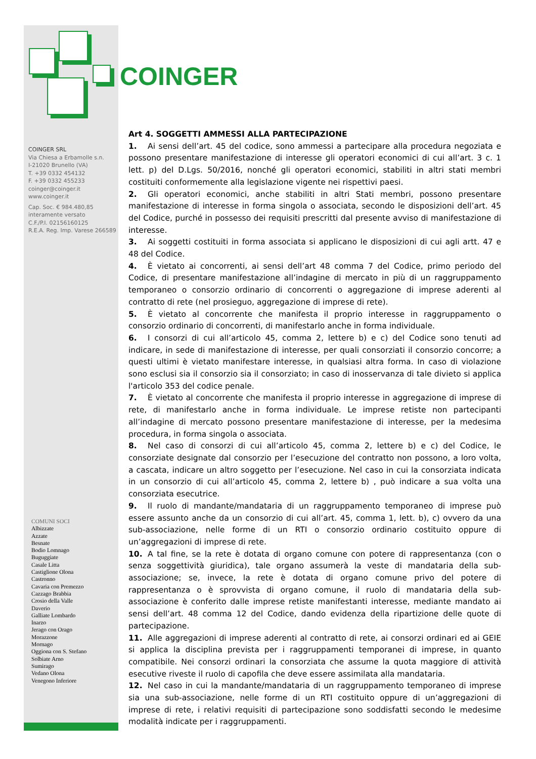COINGER
COINGER SRL
Via Chiesa a Erbamolle s.n.
I-21020 Brunello (VA)
T. +39 0332 454132
F. +39 0332 455233
coinger@coinger.it
www.coinger.it
Cap. Soc. € 984.480,85
interamente versato
C.F./P.I. 02156160125
R.E.A. Reg. Imp. Varese 266589
COMUNI SOCI
Albizzate
Azzate
Besnate
Bodio Lomnago
Buguggiate
Casale Litta
Castiglione Olona
Castronno
Cavaria con Premezzo
Cazzago Brabbia
Crosio della Valle
Daverio
Galliate Lombardo
Inarzo
Jerago con Orago
Morazzone
Mornago
Oggiona con S. Stefano
Solbiate Arno
Sumirago
Vedano Olona
Venegono Inferiore
Art 4. SOGGETTI AMMESSI ALLA PARTECIPAZIONE
1. Ai sensi dell’art. 45 del codice, sono ammessi a partecipare alla procedura negoziata e possono presentare manifestazione di interesse gli operatori economici di cui all’art. 3 c. 1 lett. p) del D.Lgs. 50/2016, nonché gli operatori economici, stabiliti in altri stati membri costituiti conformemente alla legislazione vigente nei rispettivi paesi.
2. Gli operatori economici, anche stabiliti in altri Stati membri, possono presentare manifestazione di interesse in forma singola o associata, secondo le disposizioni dell’art. 45 del Codice, purché in possesso dei requisiti prescritti dal presente avviso di manifestazione di interesse.
3. Ai soggetti costituiti in forma associata si applicano le disposizioni di cui agli artt. 47 e 48 del Codice.
4. È vietato ai concorrenti, ai sensi dell’art 48 comma 7 del Codice, primo periodo del Codice, di presentare manifestazione all’indagine di mercato in più di un raggruppamento temporaneo o consorzio ordinario di concorrenti o aggregazione di imprese aderenti al contratto di rete (nel prosieguo, aggregazione di imprese di rete).
5. È vietato al concorrente che manifesta il proprio interesse in raggruppamento o consorzio ordinario di concorrenti, di manifestarlo anche in forma individuale.
6. I consorzi di cui all’articolo 45, comma 2, lettere b) e c) del Codice sono tenuti ad indicare, in sede di manifestazione di interesse, per quali consorziati il consorzio concorre; a questi ultimi è vietato manifestare interesse, in qualsiasi altra forma. In caso di violazione sono esclusi sia il consorzio sia il consorziato; in caso di inosservanza di tale divieto si applica l'articolo 353 del codice penale.
7. È vietato al concorrente che manifesta il proprio interesse in aggregazione di imprese di rete, di manifestarlo anche in forma individuale. Le imprese retiste non partecipanti all’indagine di mercato possono presentare manifestazione di interesse, per la medesima procedura, in forma singola o associata.
8. Nel caso di consorzi di cui all’articolo 45, comma 2, lettere b) e c) del Codice, le consorziate designate dal consorzio per l’esecuzione del contratto non possono, a loro volta, a cascata, indicare un altro soggetto per l’esecuzione. Nel caso in cui la consorziata indicata in un consorzio di cui all’articolo 45, comma 2, lettere b) , può indicare a sua volta una consorziata esecutrice.
9. Il ruolo di mandante/mandataria di un raggruppamento temporaneo di imprese può essere assunto anche da un consorzio di cui all’art. 45, comma 1, lett. b), c) ovvero da una sub-associazione, nelle forme di un RTI o consorzio ordinario costituito oppure di un’aggregazioni di imprese di rete.
10. A tal fine, se la rete è dotata di organo comune con potere di rappresentanza (con o senza soggettività giuridica), tale organo assumerà la veste di mandataria della sub-associazione; se, invece, la rete è dotata di organo comune privo del potere di rappresentanza o è sprovvista di organo comune, il ruolo di mandataria della sub-associazione è conferito dalle imprese retiste manifestanti interesse, mediante mandato ai sensi dell’art. 48 comma 12 del Codice, dando evidenza della ripartizione delle quote di partecipazione.
11. Alle aggregazioni di imprese aderenti al contratto di rete, ai consorzi ordinari ed ai GEIE si applica la disciplina prevista per i raggruppamenti temporanei di imprese, in quanto compatibile. Nei consorzi ordinari la consorziata che assume la quota maggiore di attività esecutive riveste il ruolo di capofila che deve essere assimilata alla mandataria.
12. Nel caso in cui la mandante/mandataria di un raggruppamento temporaneo di imprese sia una sub-associazione, nelle forme di un RTI costituito oppure di un’aggregazioni di imprese di rete, i relativi requisiti di partecipazione sono soddisfatti secondo le medesime modalità indicate per i raggruppamenti.